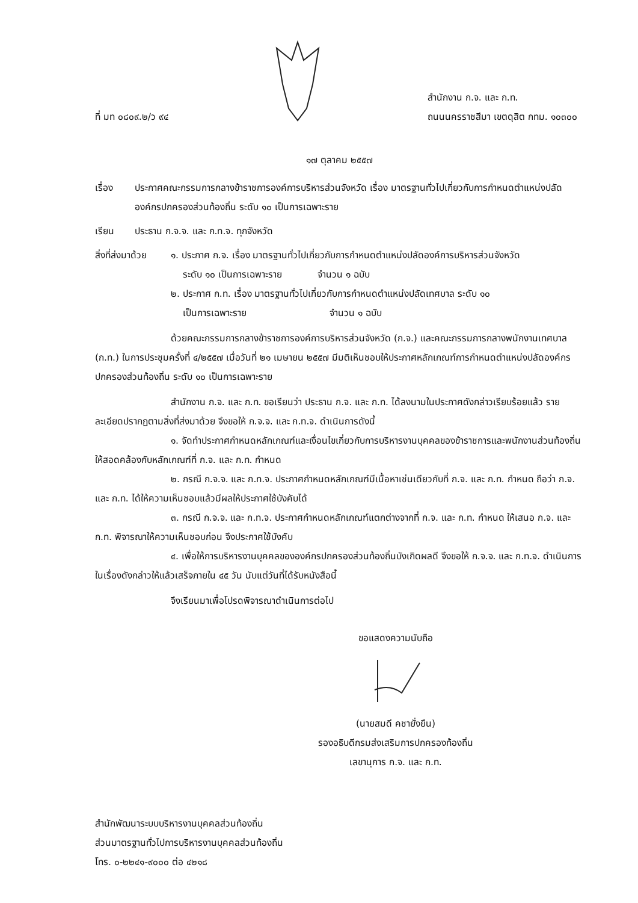ที่ มท ๐๘๐๙.๒/ว ๙๔
สำนักงาน ก.จ. และ ก.ท.
ถนนนครราชสีมา เขตดุสิต กทม. ๑๐๓๐๐
๑๗ ตุลาคม ๒๕๕๗
เรื่อง ประกาศคณะกรรมการกลางข้าราชการองค์การบริหารส่วนจังหวัด เรื่อง มาตรฐานทั่วไปเกี่ยวกับการกำหนดตำแหน่งปลัดองค์กรปกครองส่วนท้องถิ่น ระดับ ๑๐ เป็นการเฉพาะราย
เรียน ประธาน ก.จ.จ. และ ก.ท.จ. ทุกจังหวัด
สิ่งที่ส่งมาด้วย
๑. ประกาศ ก.จ. เรื่อง มาตรฐานทั่วไปเกี่ยวกับการกำหนดตำแหน่งปลัดองค์การบริหารส่วนจังหวัด
ระดับ ๑๐ เป็นการเฉพาะราย จำนวน ๑ ฉบับ
๒. ประกาศ ก.ท. เรื่อง มาตรฐานทั่วไปเกี่ยวกับการกำหนดตำแหน่งปลัดเทศบาล ระดับ ๑๐
เป็นการเฉพาะราย จำนวน ๑ ฉบับ
ด้วยคณะกรรมการกลางข้าราชการองค์การบริหารส่วนจังหวัด (ก.จ.) และคณะกรรมการกลางพนักงานเทศบาล (ก.ท.) ในการประชุมครั้งที่ ๔/๒๕๕๗ เมื่อวันที่ ๒๑ เมษายน ๒๕๕๗ มีมติเห็นชอบให้ประกาศหลักเกณฑ์การกำหนดตำแหน่งปลัดองค์กรปกครองส่วนท้องถิ่น ระดับ ๑๐ เป็นการเฉพาะราย
สำนักงาน ก.จ. และ ก.ท. ขอเรียนว่า ประธาน ก.จ. และ ก.ท. ได้ลงนามในประกาศดังกล่าวเรียบร้อยแล้ว รายละเอียดปรากฏตามสิ่งที่ส่งมาด้วย จึงขอให้ ก.จ.จ. และ ก.ท.จ. ดำเนินการดังนี้
๑. จัดทำประกาศกำหนดหลักเกณฑ์และเงื่อนไขเกี่ยวกับการบริหารงานบุคคลของข้าราชการและพนักงานส่วนท้องถิ่นให้สอดคล้องกับหลักเกณฑ์ที่ ก.จ. และ ก.ท. กำหนด
๒. กรณี ก.จ.จ. และ ก.ท.จ. ประกาศกำหนดหลักเกณฑ์มีเนื้อหาเช่นเดียวกับที่ ก.จ. และ ก.ท. กำหนด ถือว่า ก.จ. และ ก.ท. ได้ให้ความเห็นชอบแล้วมีผลให้ประกาศใช้บังคับได้
๓. กรณี ก.จ.จ. และ ก.ท.จ. ประกาศกำหนดหลักเกณฑ์แตกต่างจากที่ ก.จ. และ ก.ท. กำหนด ให้เสนอ ก.จ. และ ก.ท. พิจารณาให้ความเห็นชอบก่อน จึงประกาศใช้บังคับ
๔. เพื่อให้การบริหารงานบุคคลขององค์กรปกครองส่วนท้องถิ่นบังเกิดผลดี จึงขอให้ ก.จ.จ. และ ก.ท.จ. ดำเนินการในเรื่องดังกล่าวให้แล้วเสร็จภายใน ๔๕ วัน นับแต่วันที่ได้รับหนังสือนี้
จึงเรียนมาเพื่อโปรดพิจารณาดำเนินการต่อไป
ขอแสดงความนับถือ
(นายสมดี คชายั่งยืน)
รองอธิบดีกรมส่งเสริมการปกครองท้องถิ่น
เลขานุการ ก.จ. และ ก.ท.
สำนักพัฒนาระบบบริหารงานบุคคลส่วนท้องถิ่น
ส่วนมาตรฐานทั่วไปการบริหารงานบุคคลส่วนท้องถิ่น
โทร. ๐-๒๒๔๑-๙๐๐๐ ต่อ ๔๒๑๘